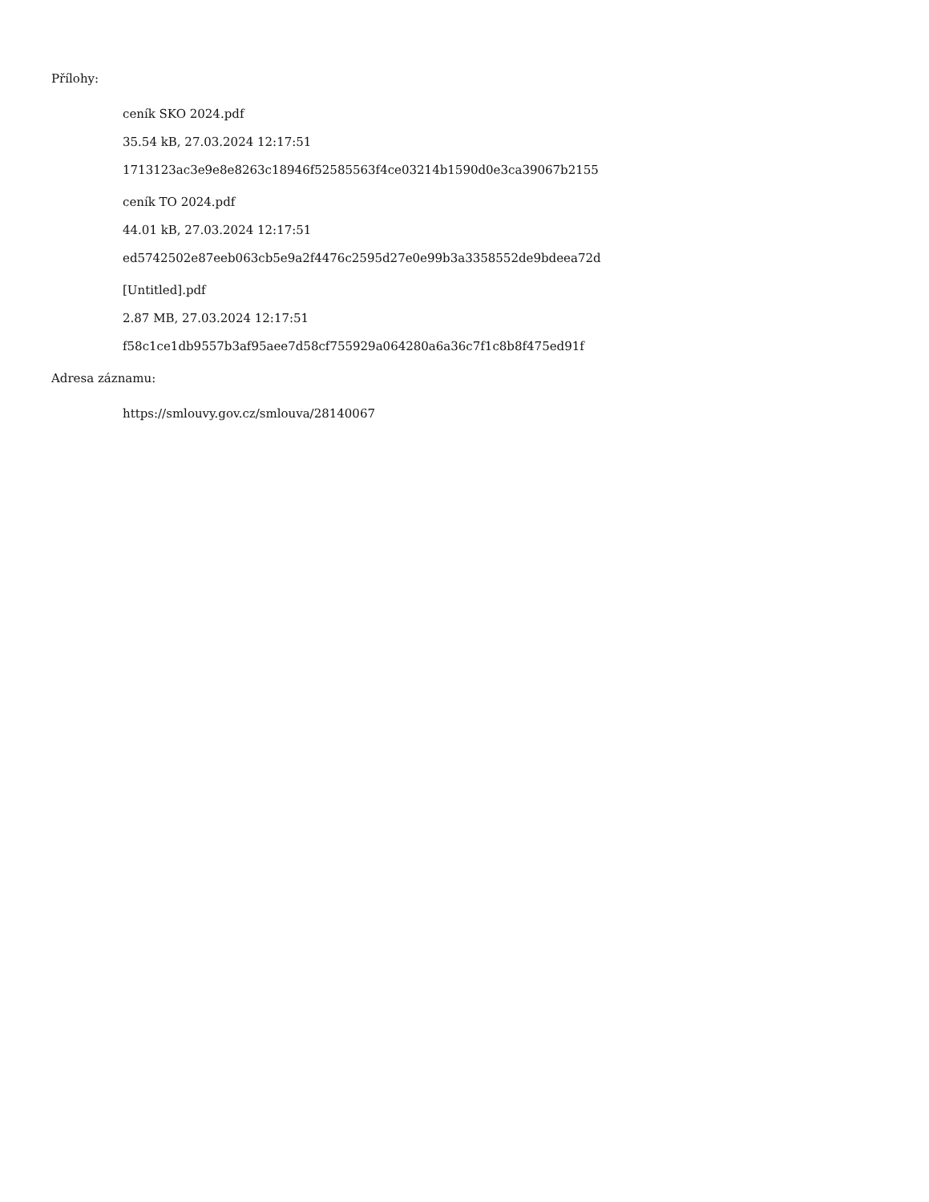Přílohy:
ceník SKO 2024.pdf
35.54 kB, 27.03.2024 12:17:51
1713123ac3e9e8e8263c18946f52585563f4ce03214b1590d0e3ca39067b2155
ceník TO 2024.pdf
44.01 kB, 27.03.2024 12:17:51
ed5742502e87eeb063cb5e9a2f4476c2595d27e0e99b3a3358552de9bdeea72d
[Untitled].pdf
2.87 MB, 27.03.2024 12:17:51
f58c1ce1db9557b3af95aee7d58cf755929a064280a6a36c7f1c8b8f475ed91f
Adresa záznamu:
https://smlouvy.gov.cz/smlouva/28140067